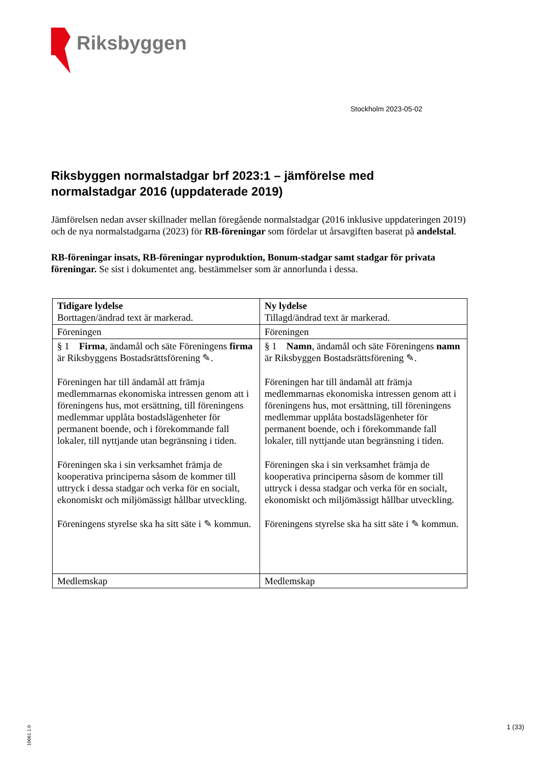Riksbyggen
Stockholm 2023-05-02
Riksbyggen normalstadgar brf 2023:1 – jämförelse med normalstadgar 2016 (uppdaterade 2019)
Jämförelsen nedan avser skillnader mellan föregående normalstadgar (2016 inklusive uppdateringen 2019) och de nya normalstadgarna (2023) för RB-föreningar som fördelar ut årsavgiften baserat på andelstal.
RB-föreningar insats, RB-föreningar nyproduktion, Bonum-stadgar samt stadgar för privata föreningar. Se sist i dokumentet ang. bestämmelser som är annorlunda i dessa.
| Tidigare lydelse Borttagen/ändrad text är markerad. | Ny lydelse Tillagd/ändrad text är markerad. |
| --- | --- |
| Föreningen | Föreningen |
| § 1 Firma , ändamål och säte Föreningens firma är Riksbyggens Bostadsrättsförening ✎. Föreningen har till ändamål att främja medlemmarnas ekonomiska intressen genom att i föreningens hus, mot ersättning, till föreningens medlemmar upplåta bostadslägenheter för permanent boende, och i förekommande fall lokaler, till nyttjande utan begränsning i tiden. Föreningen ska i sin verksamhet främja de kooperativa principerna såsom de kommer till uttryck i dessa stadgar och verka för en socialt, ekonomiskt och miljömässigt hållbar utveckling. Föreningens styrelse ska ha sitt säte i ✎ kommun. | § 1 Namn , ändamål och säte Föreningens namn är Riksbyggen Bostadsrättsförening ✎. Föreningen har till ändamål att främja medlemmarnas ekonomiska intressen genom att i föreningens hus, mot ersättning, till föreningens medlemmar upplåta bostadslägenheter för permanent boende, och i förekommande fall lokaler, till nyttjande utan begränsning i tiden. Föreningen ska i sin verksamhet främja de kooperativa principerna såsom de kommer till uttryck i dessa stadgar och verka för en socialt, ekonomiskt och miljömässigt hållbar utveckling. Föreningens styrelse ska ha sitt säte i ✎ kommun. |
| Medlemskap | Medlemskap |
10061 1.0
1 (33)